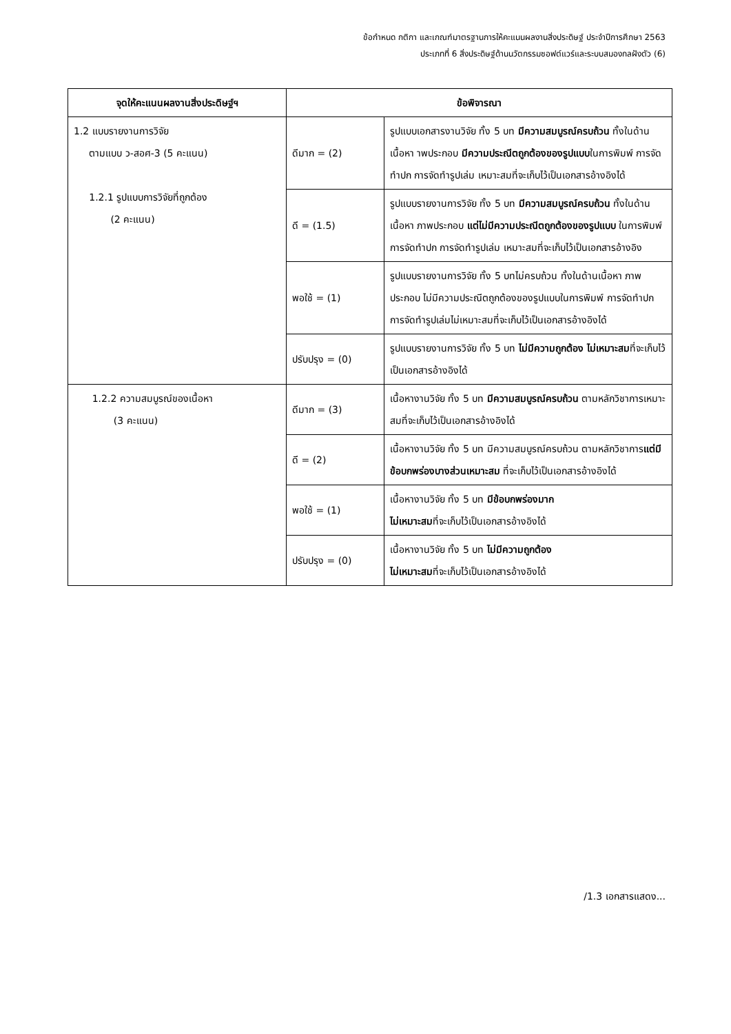ข้อกำหนด กติกา และเกณฑ์มาตรฐานการให้คะแนนผลงานสิ่งประดิษฐ์ ประจำปีการศึกษา 2563
ประเภทที่ 6 สิ่งประดิษฐ์ด้านนวัตกรรมซอฟต์แวร์และระบบสมองกลฝังตัว (6)
| จุดให้คะแนนผลงานสิ่งประดิษฐ์ฯ | ข้อพิจารณา | |
| --- | --- | --- |
| 1.2 แบบรายงานการวิจัย ตามแบบ ว-สอศ-3 (5 คะแนน) 1.2.1 รูปแบบการวิจัยที่ถูกต้อง (2 คะแนน) | ดีมาก = (2) | รูปแบบเอกสารงานวิจัย ทั้ง 5 บท มีความสมบูรณ์ครบถ้วน ทั้งในด้านเนื้อหา าพประกอบ มีความประณีตถูกต้องของรูปแบบ ในการพิมพ์ การจัดทำปก การจัดทำรูปเล่ม เหมาะสมที่จะเก็บไว้เป็นเอกสารอ้างอิงได้ |
| | ดี = (1.5) | รูปแบบรายงานการวิจัย ทั้ง 5 บท มีความสมบูรณ์ครบถ้วน ทั้งในด้านเนื้อหา ภาพประกอบ แต่ไม่มีความประณีตถูกต้องของรูปแบบ ในการพิมพ์การจัดทำปก การจัดทำรูปเล่ม เหมาะสมที่จะเก็บไว้เป็นเอกสารอ้างอิง |
| | พอใช้ = (1) | รูปแบบรายงานการวิจัย ทั้ง 5 บทไม่ครบถ้วน ทั้งในด้านเนื้อหา ภาพประกอบ ไม่มีความประณีตถูกต้องของรูปแบบในการพิมพ์ การจัดทำปก การจัดทำรูปเล่มไม่เหมาะสมที่จะเก็บไว้เป็นเอกสารอ้างอิงได้ |
| | ปรับปรุง = (0) | รูปแบบรายงานการวิจัย ทั้ง 5 บท ไม่มีความถูกต้อง ไม่เหมาะสม ที่จะเก็บไว้เป็นเอกสารอ้างอิงได้ |
| 1.2.2 ความสมบูรณ์ของเนื้อหา (3 คะแนน) | ดีมาก = (3) | เนื้อหางานวิจัย ทั้ง 5 บท มีความสมบูรณ์ครบถ้วน ตามหลักวิชาการเหมาะสมที่จะเก็บไว้เป็นเอกสารอ้างอิงได้ |
| | ดี = (2) | เนื้อหางานวิจัย ทั้ง 5 บท มีความสมบูรณ์ครบถ้วน ตามหลักวิชาการ แต่มีข้อบกพร่องบางส่วนเหมาะสม ที่จะเก็บไว้เป็นเอกสารอ้างอิงได้ |
| | พอใช้ = (1) | เนื้อหางานวิจัย ทั้ง 5 บท มีข้อบกพร่องมาก ไม่เหมาะสม ที่จะเก็บไว้เป็นเอกสารอ้างอิงได้ |
| | ปรับปรุง = (0) | เนื้อหางานวิจัย ทั้ง 5 บท ไม่มีความถูกต้อง ไม่เหมาะสม ที่จะเก็บไว้เป็นเอกสารอ้างอิงได้ |
/1.3 เอกสารแสดง...